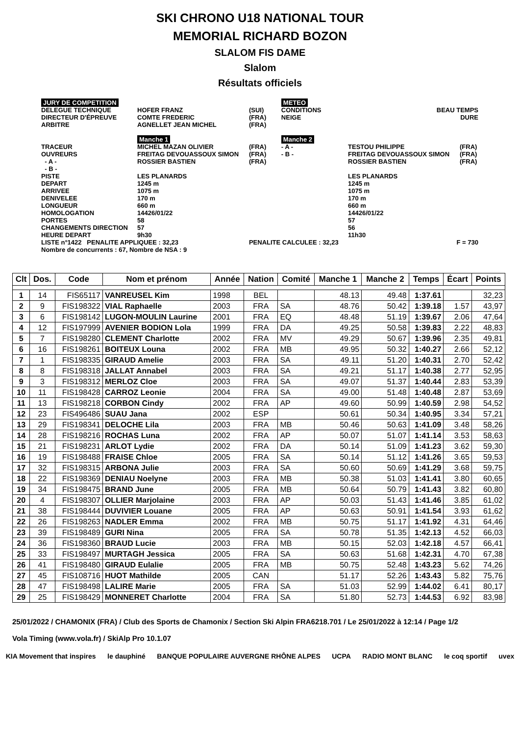SKI CHRONO U18 NATIONAL TOUR
MEMORIAL RICHARD BOZON
SLALOM FIS DAME
Slalom
Résultats officiels
| JURY DE COMPETITION | | | METEO | | |
| DELEGUE TECHNIQUE DIRECTEUR D'ÉPREUVE ARBITRE | HOFER FRANZ COMTE FREDERIC AGNELLET JEAN MICHEL | (SUI) (FRA) (FRA) | CONDITIONS NEIGE | BEAU TEMPS DURE | |
| | Manche 1 | | Manche 2 | | |
| TRACEUR OUVREURS - A - - B - | MICHEL MAZAN OLIVIER FREITAG DEVOUASSOUX SIMON ROSSIER BASTIEN | (FRA) (FRA) (FRA) | - A - - B - | TESTOU PHILIPPE FREITAG DEVOUASSOUX SIMON ROSSIER BASTIEN | (FRA) (FRA) (FRA) |
| PISTE DEPART ARRIVEE DENIVELEE LONGUEUR HOMOLOGATION PORTES CHANGEMENTS DIRECTION HEURE DEPART | LES PLANARDS 1245 m 1075 m 170 m 660 m 14426/01/22 58 57 9h30 | | | LES PLANARDS 1245 m 1075 m 170 m 660 m 14426/01/22 57 56 11h30 | |
| LISTE n°1422 PENALITE APPLIQUEE : 32,23 Nombre de concurrents : 67, Nombre de NSA : 9 | | PENALITE CALCULEE : 32,23 | | F = 730 | |
| Clt | Dos. | Code | Nom et prénom | Année | Nation | Comité | Manche 1 | Manche 2 | Temps | Écart | Points |
| --- | --- | --- | --- | --- | --- | --- | --- | --- | --- | --- | --- |
| 1 | 14 | FIS65117 | VANREUSEL Kim | 1998 | BEL | | 48.13 | 49.48 | 1:37.61 | | 32,23 |
| 2 | 9 | FIS198322 | VIAL Raphaelle | 2003 | FRA | SA | 48.76 | 50.42 | 1:39.18 | 1.57 | 43,97 |
| 3 | 6 | FIS198142 | LUGON-MOULIN Laurine | 2001 | FRA | EQ | 48.48 | 51.19 | 1:39.67 | 2.06 | 47,64 |
| 4 | 12 | FIS197999 | AVENIER BODION Lola | 1999 | FRA | DA | 49.25 | 50.58 | 1:39.83 | 2.22 | 48,83 |
| 5 | 7 | FIS198280 | CLEMENT Charlotte | 2002 | FRA | MV | 49.29 | 50.67 | 1:39.96 | 2.35 | 49,81 |
| 6 | 16 | FIS198261 | BOITEUX Louna | 2002 | FRA | MB | 49.95 | 50.32 | 1:40.27 | 2.66 | 52,12 |
| 7 | 1 | FIS198335 | GIRAUD Amelie | 2003 | FRA | SA | 49.11 | 51.20 | 1:40.31 | 2.70 | 52,42 |
| 8 | 8 | FIS198318 | JALLAT Annabel | 2003 | FRA | SA | 49.21 | 51.17 | 1:40.38 | 2.77 | 52,95 |
| 9 | 3 | FIS198312 | MERLOZ Cloe | 2003 | FRA | SA | 49.07 | 51.37 | 1:40.44 | 2.83 | 53,39 |
| 10 | 11 | FIS198428 | CARROZ Leonie | 2004 | FRA | SA | 49.00 | 51.48 | 1:40.48 | 2.87 | 53,69 |
| 11 | 13 | FIS198218 | CORBON Cindy | 2002 | FRA | AP | 49.60 | 50.99 | 1:40.59 | 2.98 | 54,52 |
| 12 | 23 | FIS496486 | SUAU Jana | 2002 | ESP | | 50.61 | 50.34 | 1:40.95 | 3.34 | 57,21 |
| 13 | 29 | FIS198341 | DELOCHE Lila | 2003 | FRA | MB | 50.46 | 50.63 | 1:41.09 | 3.48 | 58,26 |
| 14 | 28 | FIS198216 | ROCHAS Luna | 2002 | FRA | AP | 50.07 | 51.07 | 1:41.14 | 3.53 | 58,63 |
| 15 | 21 | FIS198231 | ARLOT Lydie | 2002 | FRA | DA | 50.14 | 51.09 | 1:41.23 | 3.62 | 59,30 |
| 16 | 19 | FIS198488 | FRAISE Chloe | 2005 | FRA | SA | 50.14 | 51.12 | 1:41.26 | 3.65 | 59,53 |
| 17 | 32 | FIS198315 | ARBONA Julie | 2003 | FRA | SA | 50.60 | 50.69 | 1:41.29 | 3.68 | 59,75 |
| 18 | 22 | FIS198369 | DENIAU Noelyne | 2003 | FRA | MB | 50.38 | 51.03 | 1:41.41 | 3.80 | 60,65 |
| 19 | 34 | FIS198475 | BRAND June | 2005 | FRA | MB | 50.64 | 50.79 | 1:41.43 | 3.82 | 60,80 |
| 20 | 4 | FIS198307 | OLLIER Marjolaine | 2003 | FRA | AP | 50.03 | 51.43 | 1:41.46 | 3.85 | 61,02 |
| 21 | 38 | FIS198444 | DUVIVIER Louane | 2005 | FRA | AP | 50.63 | 50.91 | 1:41.54 | 3.93 | 61,62 |
| 22 | 26 | FIS198263 | NADLER Emma | 2002 | FRA | MB | 50.75 | 51.17 | 1:41.92 | 4.31 | 64,46 |
| 23 | 39 | FIS198489 | GURI Nina | 2005 | FRA | SA | 50.78 | 51.35 | 1:42.13 | 4.52 | 66,03 |
| 24 | 36 | FIS198360 | BRAUD Lucie | 2003 | FRA | MB | 50.15 | 52.03 | 1:42.18 | 4.57 | 66,41 |
| 25 | 33 | FIS198497 | MURTAGH Jessica | 2005 | FRA | SA | 50.63 | 51.68 | 1:42.31 | 4.70 | 67,38 |
| 26 | 41 | FIS198480 | GIRAUD Eulalie | 2005 | FRA | MB | 50.75 | 52.48 | 1:43.23 | 5.62 | 74,26 |
| 27 | 45 | FIS108716 | HUOT Mathilde | 2005 | CAN | | 51.17 | 52.26 | 1:43.43 | 5.82 | 75,76 |
| 28 | 47 | FIS198498 | LALIRE Marie | 2005 | FRA | SA | 51.03 | 52.99 | 1:44.02 | 6.41 | 80,17 |
| 29 | 25 | FIS198429 | MONNERET Charlotte | 2004 | FRA | SA | 51.80 | 52.73 | 1:44.53 | 6.92 | 83,98 |
25/01/2022 / CHAMONIX (FRA) / Club des Sports de Chamonix / Section Ski Alpin FRA6218.701 / Le 25/01/2022 à 12:14 / Page 1/2
Vola Timing (www.vola.fr) / SkiAlp Pro 10.1.07
KIA Movement that inspires le dauphiné BANQUE POPULAIRE AUVERGNE RHÔNE ALPES UCPA RADIO MONT BLANC le coq sportif uvex